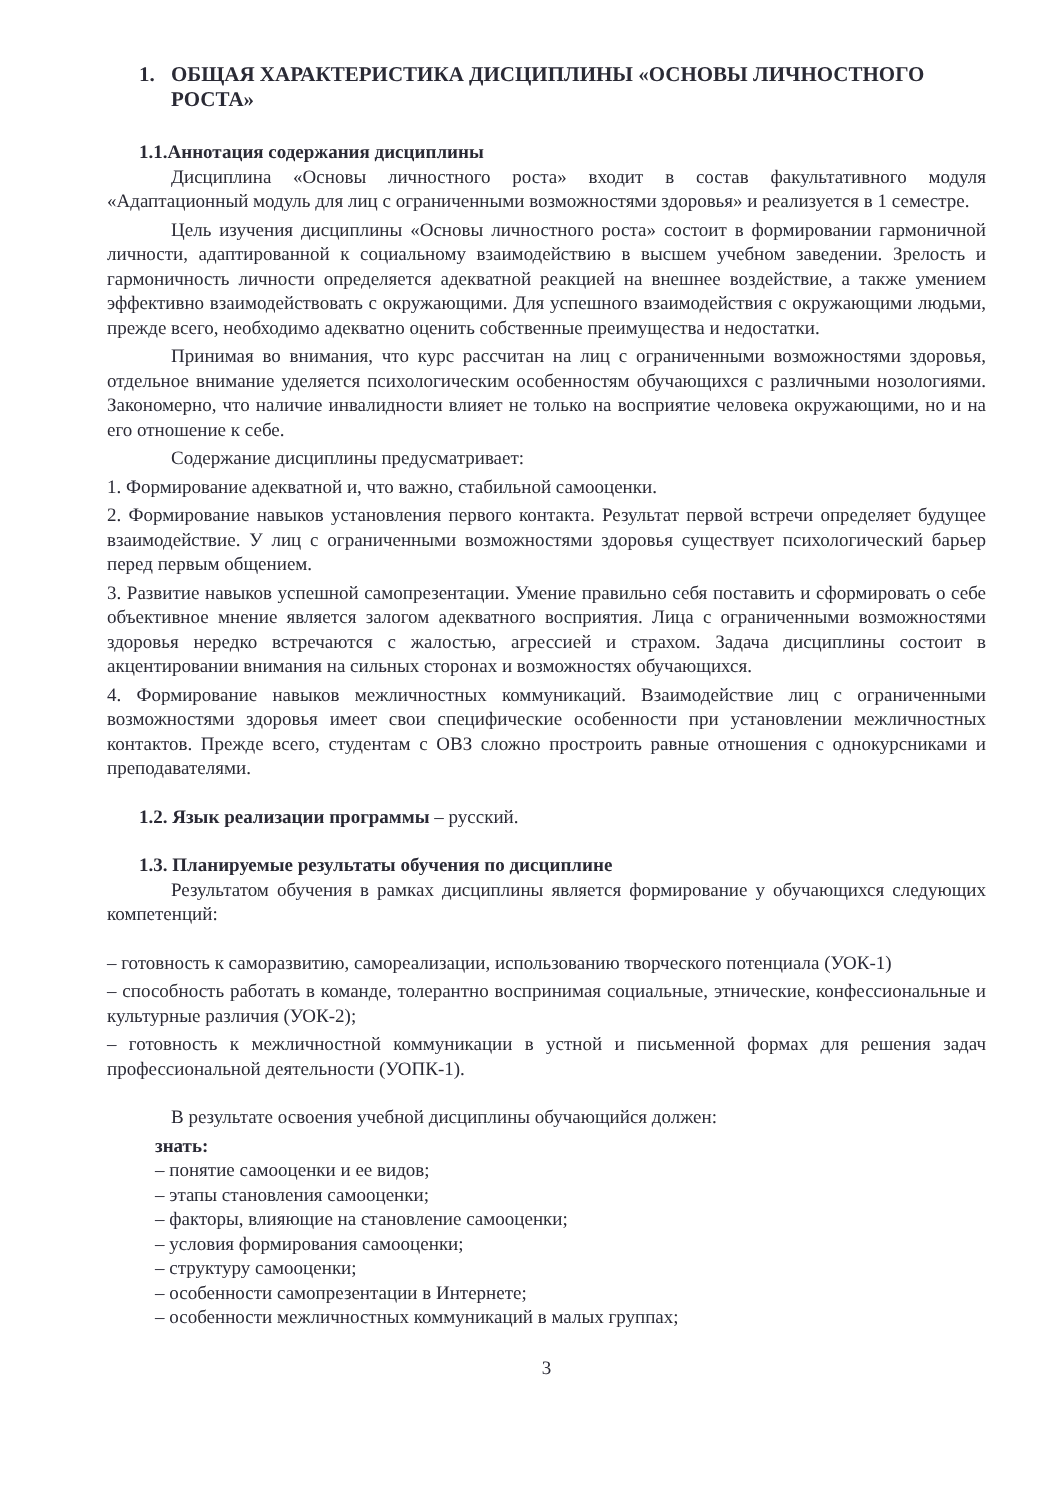1. ОБЩАЯ ХАРАКТЕРИСТИКА ДИСЦИПЛИНЫ «ОСНОВЫ ЛИЧНОСТНОГО РОСТА»
1.1.Аннотация содержания дисциплины
Дисциплина «Основы личностного роста» входит в состав факультативного модуля «Адаптационный модуль для лиц с ограниченными возможностями здоровья» и реализуется в 1 семестре.
Цель изучения дисциплины «Основы личностного роста» состоит в формировании гармоничной личности, адаптированной к социальному взаимодействию в высшем учебном заведении. Зрелость и гармоничность личности определяется адекватной реакцией на внешнее воздействие, а также умением эффективно взаимодействовать с окружающими. Для успешного взаимодействия с окружающими людьми, прежде всего, необходимо адекватно оценить собственные преимущества и недостатки.
Принимая во внимания, что курс рассчитан на лиц с ограниченными возможностями здоровья, отдельное внимание уделяется психологическим особенностям обучающихся с различными нозологиями. Закономерно, что наличие инвалидности влияет не только на восприятие человека окружающими, но и на его отношение к себе.
Содержание дисциплины предусматривает:
1. Формирование адекватной и, что важно, стабильной самооценки.
2. Формирование навыков установления первого контакта. Результат первой встречи определяет будущее взаимодействие. У лиц с ограниченными возможностями здоровья существует психологический барьер перед первым общением.
3. Развитие навыков успешной самопрезентации. Умение правильно себя поставить и сформировать о себе объективное мнение является залогом адекватного восприятия. Лица с ограниченными возможностями здоровья нередко встречаются с жалостью, агрессией и страхом. Задача дисциплины состоит в акцентировании внимания на сильных сторонах и возможностях обучающихся.
4. Формирование навыков межличностных коммуникаций. Взаимодействие лиц с ограниченными возможностями здоровья имеет свои специфические особенности при установлении межличностных контактов. Прежде всего, студентам с ОВЗ сложно простроить равные отношения с однокурсниками и преподавателями.
1.2. Язык реализации программы – русский.
1.3. Планируемые результаты обучения по дисциплине
Результатом обучения в рамках дисциплины является формирование у обучающихся следующих компетенций:
– готовность к саморазвитию, самореализации, использованию творческого потенциала (УОК-1)
– способность работать в команде, толерантно воспринимая социальные, этнические, конфессиональные и культурные различия (УОК-2);
– готовность к межличностной коммуникации в устной и письменной формах для решения задач профессиональной деятельности (УОПК-1).
В результате освоения учебной дисциплины обучающийся должен:
знать:
– понятие самооценки и ее видов;
– этапы становления самооценки;
– факторы, влияющие на становление самооценки;
– условия формирования самооценки;
– структуру самооценки;
– особенности самопрезентации в Интернете;
– особенности межличностных коммуникаций в малых группах;
3